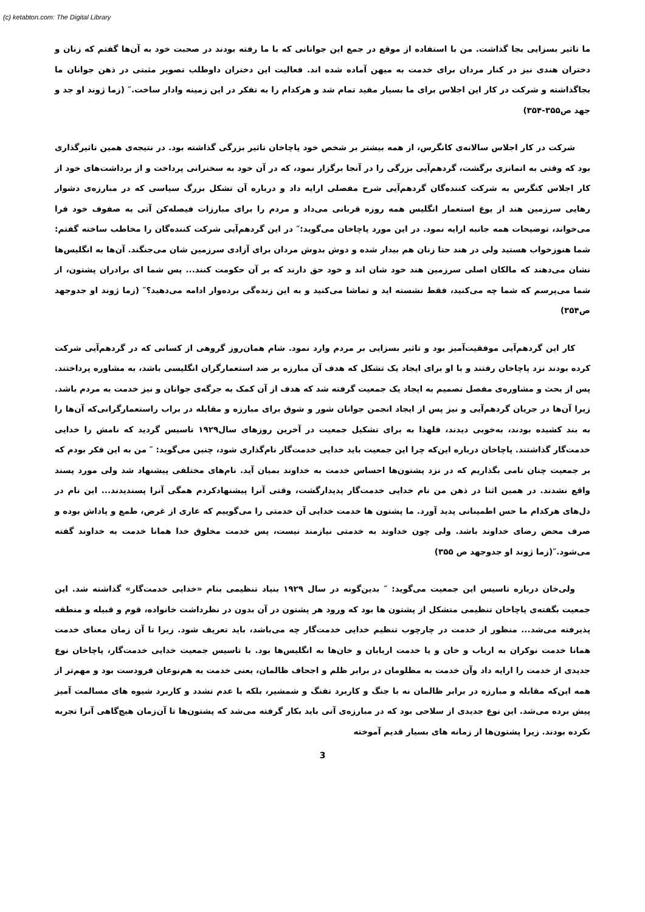(c) ketabton.com: The Digital Library
ما تاثیر بسزایی بجا گذاشت. من با استفاده از موقع در جمع این جوانانی که با ما رفته بودند در صحبت خود به آن‌ها گفتم که زنان و دختران هندی نیز در کنار مردان برای خدمت به میهن آماده شده اند. فعالیت این دختران داوطلب تصویر مثبتی در ذهن جوانان ما بجاگذاشته و شرکت در کار این اجلاس برای ما بسیار مفید تمام شد و هرکدام را به تفکر در این زمینه وادار ساخت.″ (زما ژوند او جد و جهد ص۳۵۵-۳۵۴)
شرکت در کار اجلاس سالانه‌ی کانگرس، از همه بیشتر بر شخص خود پاچاخان تاثیر بزرگی گذاشته بود. در نتیجه‌ی همین تاثیرگذاری بود که وقتی به اتمانزی برگشت، گردهم‌آیی بزرگی را در آنجا برگزار نمود، که در آن خود به سخنرانی پرداخت و از برداشت‌های خود از کار اجلاس کنگرس به شرکت کننده‌گان گردهم‌آیی شرح مفصلی ارایه داد و درباره آن تشکل بزرگ سیاسی که در مبارزه‌ی دشوار رهایی سرزمین هند از یوغ استعمار انگلیس همه روزه قربانی می‌داد و مردم را برای مبارزات فیصله‌کن آتی به صفوف خود فرا می‌خواند، توضیحات همه جانبه ارایه نمود. در این مورد پاچاخان می‌گوید:″ در این گردهم‌آیی شرکت کننده‌گان را مخاطب ساخته گفتم: شما هنوزخواب هستید ولی در هند حتا زنان هم بیدار شده و دوش بدوش مردان برای آزادی سرزمین شان می‌جنگند. آن‌ها به انگلیس‌ها نشان می‌دهند که مالکان اصلی سرزمین هند خود شان اند و خود حق دارند که بر آن حکومت کنند... پس شما ای برادران پشتون، از شما می‌پرسم که شما چه می‌کنید، فقط نشسته اید و تماشا می‌کنید و به این زنده‌گی برده‌وار ادامه می‌دهید؟″ (زما ژوند او جدوجهد ص۳۵۴)
کار این گردهم‌آیی موفقیت‌آمیز بود و تاثیر بسزایی بر مردم وارد نمود. شام همان‌روز گروهی از کسانی که در گردهم‌آیی شرکت کرده بودند نزد پاچاخان رفتند و با او برای ایجاد یک تشکل که هدف آن مبارزه بر ضد استعمارگران انگلیسی باشد، به مشاوره پرداختند. پس از بحث و مشاوره‌ی مفصل تصمیم به ایجاد یک جمعیت گرفته شد که هدف از آن کمک به جرگه‌ی جوانان و نیز خدمت به مردم باشد. زیرا آن‌ها در جریان گردهم‌آیی و نیز پس از ایجاد انجمن جوانان شور و شوق برای مبارزه و مقابله در براب راستعمارگرانی‌که آن‌ها را به بند کشیده بودند، به‌خوبی دیدند، فلهذا به برای تشکیل جمعیت در آخرین روزهای سال۱۹۲۹ تاسیس گردید که نامش را خدایی خدمت‌گار گذاشتند. پاچاخان درباره این‌که چرا این جمعیت باید خدایی خدمت‌گار نام‌گذاری شود، چنین می‌گوید: ″ من به این فکر بودم که بر جمعیت چنان نامی بگذاریم که در نزد پشتون‌ها احساس خدمت به خداوند بمیان آید. نام‌های مختلفی پیشنهاد شد ولی مورد پسند واقع نشدند. در همین اثنا در ذهن من نام خدایی خدمت‌گار پدیدارگشت، وقتی آنرا پیشنهادکردم همگی آنرا پسندیدند... این نام در دل‌های هرکدام ما حس اطمینانی پدید آورد. ما پشتون ها خدمت خدایی آن خدمتی را می‌گوییم که عاری از غرض، طمع و پاداش بوده و صرف محض رضای خداوند باشد. ولی چون خداوند به خدمتی نیازمند نیست، پس خدمت مخلوق خدا همانا خدمت به خداوند گفته می‌شود.″(زما ژوند او جدوجهد ص ۳۵۵)
ولی‌خان درباره تاسیس این جمعیت می‌گوید: ″ بدین‌گونه در سال ۱۹۲۹ بنیاد تنظیمی بنام «خدایی خدمت‌گار» گذاشته شد. این جمعیت بگفته‌ی پاچاخان تنظیمی متشکل از پشتون ها بود که ورود هر پشتون در آن بدون در نظرداشت خانواده، قوم و قبیله و منطقه پذیرفته می‌شد... منظور از خدمت در چارچوب تنظیم خدایی خدمت‌گار چه می‌باشد، باید تعریف شود. زیرا تا آن زمان معنای خدمت همانا خدمت نوکران به ارباب و خان و یا خدمت اربابان و خان‌ها به انگلیس‌ها بود. با تاسیس جمعیت خدایی خدمت‌گار، پاچاخان نوع جدیدی از خدمت را ارایه داد وآن خدمت به مظلومان در برابر ظلم و اجحاف ظالمان، یعنی خدمت به هم‌نوعان فرودست بود و مهم‌تر از همه این‌که مقابله و مبارزه در برابر ظالمان نه با جنگ و کاربرد تفنگ و شمشیر، بلکه با عدم تشدد و کاربرد شیوه های مسالمت آمیز پیش برده می‌شد. این نوع جدیدی از سلاحی بود که در مبارزه‌ی آتی باید بکار گرفته می‌شد که پشتون‌ها تا آن‌زمان هیچ‌گاهی آنرا تجربه نکرده بودند. زیرا پشتون‌ها از زمانه های بسیار قدیم آموخته
3